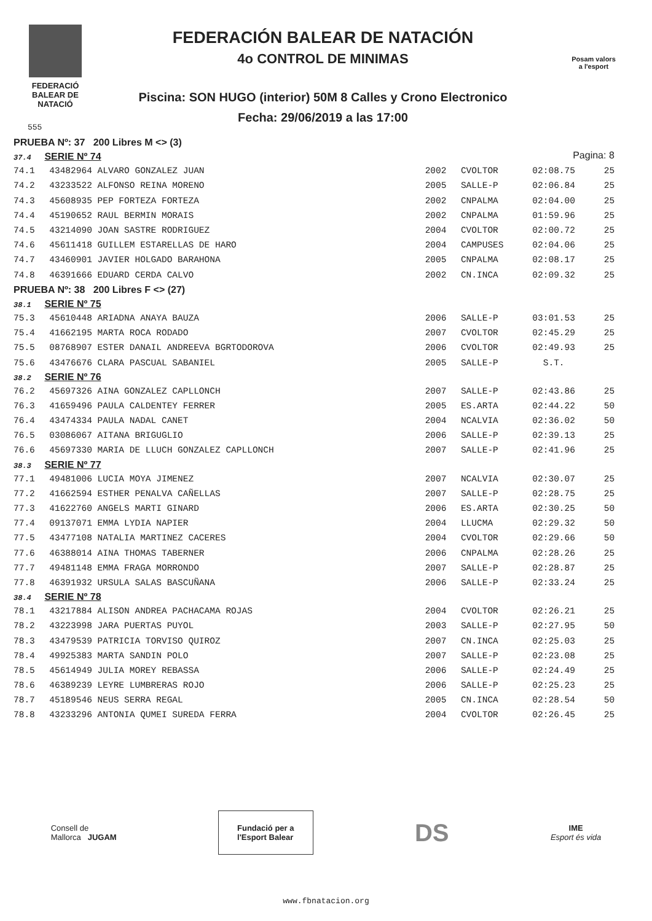FEDERACIÓ
BALEAR DE
NATACIÓ
FEDERACIÓN BALEAR DE NATACIÓN
4o CONTROL DE MINIMAS
Piscina: SON HUGO (interior) 50M 8 Calles y Crono Electronico
Fecha: 29/06/2019 a las 17:00
Posam valors
a l'esport
Pagina: 8
555
| PRUEBA Nº: 37 200 Libres M <> (3) | | | | | |
| 37.4 SERIE Nº 74 | | | | | |
| 74.1 | 43482964 ALVARO GONZALEZ JUAN | 2002 | CVOLTOR | 02:08.75 | 25 |
| 74.2 | 43233522 ALFONSO REINA MORENO | 2005 | SALLE-P | 02:06.84 | 25 |
| 74.3 | 45608935 PEP FORTEZA FORTEZA | 2002 | CNPALMA | 02:04.00 | 25 |
| 74.4 | 45190652 RAUL BERMIN MORAIS | 2002 | CNPALMA | 01:59.96 | 25 |
| 74.5 | 43214090 JOAN SASTRE RODRIGUEZ | 2004 | CVOLTOR | 02:00.72 | 25 |
| 74.6 | 45611418 GUILLEM ESTARELLAS DE HARO | 2004 | CAMPUSES | 02:04.06 | 25 |
| 74.7 | 43460901 JAVIER HOLGADO BARAHONA | 2005 | CNPALMA | 02:08.17 | 25 |
| 74.8 | 46391666 EDUARD CERDA CALVO | 2002 | CN.INCA | 02:09.32 | 25 |
| PRUEBA Nº: 38 200 Libres F <> (27) | | | | | |
| 38.1 SERIE Nº 75 | | | | | |
| 75.3 | 45610448 ARIADNA ANAYA BAUZA | 2006 | SALLE-P | 03:01.53 | 25 |
| 75.4 | 41662195 MARTA ROCA RODADO | 2007 | CVOLTOR | 02:45.29 | 25 |
| 75.5 | 08768907 ESTER DANAIL ANDREEVA BGRTODOROVA | 2006 | CVOLTOR | 02:49.93 | 25 |
| 75.6 | 43476676 CLARA PASCUAL SABANIEL | 2005 | SALLE-P | S.T. | |
| 38.2 SERIE Nº 76 | | | | | |
| 76.2 | 45697326 AINA GONZALEZ CAPLLONCH | 2007 | SALLE-P | 02:43.86 | 25 |
| 76.3 | 41659496 PAULA CALDENTEY FERRER | 2005 | ES.ARTA | 02:44.22 | 50 |
| 76.4 | 43474334 PAULA NADAL CANET | 2004 | NCALVIA | 02:36.02 | 50 |
| 76.5 | 03086067 AITANA BRIGUGLIO | 2006 | SALLE-P | 02:39.13 | 25 |
| 76.6 | 45697330 MARIA DE LLUCH GONZALEZ CAPLLONCH | 2007 | SALLE-P | 02:41.96 | 25 |
| 38.3 SERIE Nº 77 | | | | | |
| 77.1 | 49481006 LUCIA MOYA JIMENEZ | 2007 | NCALVIA | 02:30.07 | 25 |
| 77.2 | 41662594 ESTHER PENALVA CAÑELLAS | 2007 | SALLE-P | 02:28.75 | 25 |
| 77.3 | 41622760 ANGELS MARTI GINARD | 2006 | ES.ARTA | 02:30.25 | 50 |
| 77.4 | 09137071 EMMA LYDIA NAPIER | 2004 | LLUCMA | 02:29.32 | 50 |
| 77.5 | 43477108 NATALIA MARTINEZ CACERES | 2004 | CVOLTOR | 02:29.66 | 50 |
| 77.6 | 46388014 AINA THOMAS TABERNER | 2006 | CNPALMA | 02:28.26 | 25 |
| 77.7 | 49481148 EMMA FRAGA MORRONDO | 2007 | SALLE-P | 02:28.87 | 25 |
| 77.8 | 46391932 URSULA SALAS BASCUÑANA | 2006 | SALLE-P | 02:33.24 | 25 |
| 38.4 SERIE Nº 78 | | | | | |
| 78.1 | 43217884 ALISON ANDREA PACHACAMA ROJAS | 2004 | CVOLTOR | 02:26.21 | 25 |
| 78.2 | 43223998 JARA PUERTAS PUYOL | 2003 | SALLE-P | 02:27.95 | 50 |
| 78.3 | 43479539 PATRICIA TORVISO QUIROZ | 2007 | CN.INCA | 02:25.03 | 25 |
| 78.4 | 49925383 MARTA SANDIN POLO | 2007 | SALLE-P | 02:23.08 | 25 |
| 78.5 | 45614949 JULIA MOREY REBASSA | 2006 | SALLE-P | 02:24.49 | 25 |
| 78.6 | 46389239 LEYRE LUMBRERAS ROJO | 2006 | SALLE-P | 02:25.23 | 25 |
| 78.7 | 45189546 NEUS SERRA REGAL | 2005 | CN.INCA | 02:28.54 | 50 |
| 78.8 | 43233296 ANTONIA QUMEI SUREDA FERRA | 2004 | CVOLTOR | 02:26.45 | 25 |
Consell de
Mallorca JUGAM
Fundació per a
l'Esport Balear
DS
IME
Esport és vida
www.fbnatacion.org